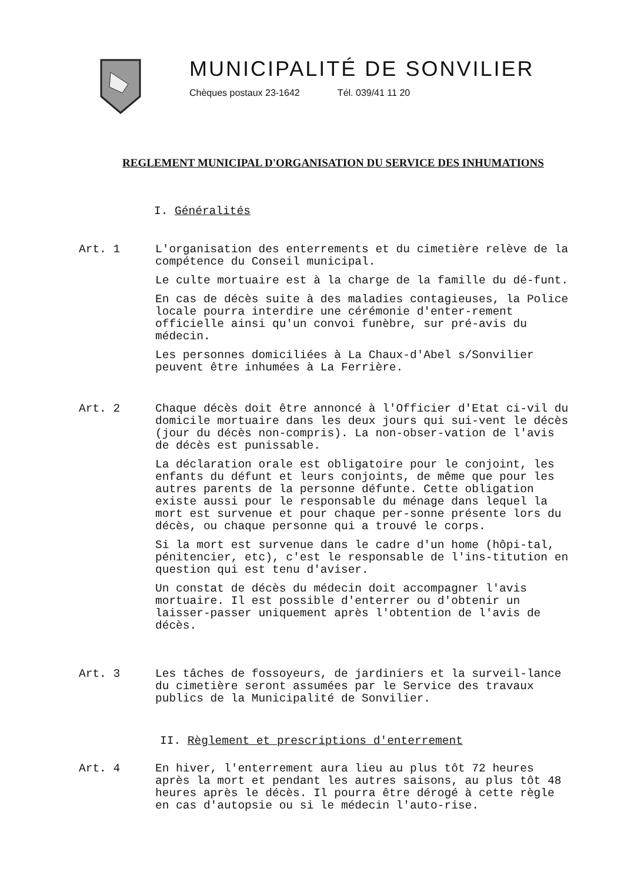MUNICIPALITÉ DE SONVILIER
Chèques postaux 23-1642 Tél. 039/41 11 20
REGLEMENT MUNICIPAL D'ORGANISATION DU SERVICE DES INHUMATIONS
I. Généralités
Art. 1 L'organisation des enterrements et du cimetière relève de la compétence du Conseil municipal.
Le culte mortuaire est à la charge de la famille du dé-funt.
En cas de décès suite à des maladies contagieuses, la Police locale pourra interdire une cérémonie d'enter-rement officielle ainsi qu'un convoi funèbre, sur pré-avis du médecin.
Les personnes domiciliées à La Chaux-d'Abel s/Sonvilier peuvent être inhumées à La Ferrière.
Art. 2 Chaque décès doit être annoncé à l'Officier d'Etat ci-vil du domicile mortuaire dans les deux jours qui sui-vent le décès (jour du décès non-compris). La non-obser-vation de l'avis de décès est punissable.
La déclaration orale est obligatoire pour le conjoint, les enfants du défunt et leurs conjoints, de même que pour les autres parents de la personne défunte. Cette obligation existe aussi pour le responsable du ménage dans lequel la mort est survenue et pour chaque per-sonne présente lors du décès, ou chaque personne qui a trouvé le corps.
Si la mort est survenue dans le cadre d'un home (hôpi-tal, pénitencier, etc), c'est le responsable de l'ins-titution en question qui est tenu d'aviser.
Un constat de décès du médecin doit accompagner l'avis mortuaire. Il est possible d'enterrer ou d'obtenir un laisser-passer uniquement après l'obtention de l'avis de décès.
Art. 3 Les tâches de fossoyeurs, de jardiniers et la surveil-lance du cimetière seront assumées par le Service des travaux publics de la Municipalité de Sonvilier.
II. Règlement et prescriptions d'enterrement
Art. 4 En hiver, l'enterrement aura lieu au plus tôt 72 heures après la mort et pendant les autres saisons, au plus tôt 48 heures après le décès. Il pourra être dérogé à cette règle en cas d'autopsie ou si le médecin l'auto-rise.